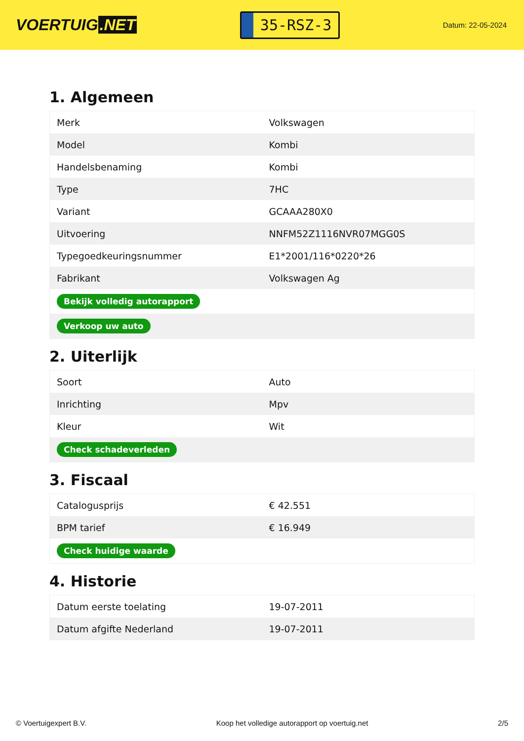VOERTUIG.NET
35-RSZ-3
Datum: 22-05-2024
1. Algemeen
| Merk | Volkswagen |
| Model | Kombi |
| Handelsbenaming | Kombi |
| Type | 7HC |
| Variant | GCAAA280X0 |
| Uitvoering | NNFM52Z1116NVR07MGG0S |
| Typegoedkeuringsnummer | E1*2001/116*0220*26 |
| Fabrikant | Volkswagen Ag |
| Bekijk volledig autorapport | |
| Verkoop uw auto | |
2. Uiterlijk
| Soort | Auto |
| Inrichting | Mpv |
| Kleur | Wit |
| Check schadeverleden | |
3. Fiscaal
| Catalogusprijs | € 42.551 |
| BPM tarief | € 16.949 |
| Check huidige waarde | |
4. Historie
| Datum eerste toelating | 19-07-2011 |
| Datum afgifte Nederland | 19-07-2011 |
© Voertuigexpert B.V. Koop het volledige autorapport op voertuig.net 2/5